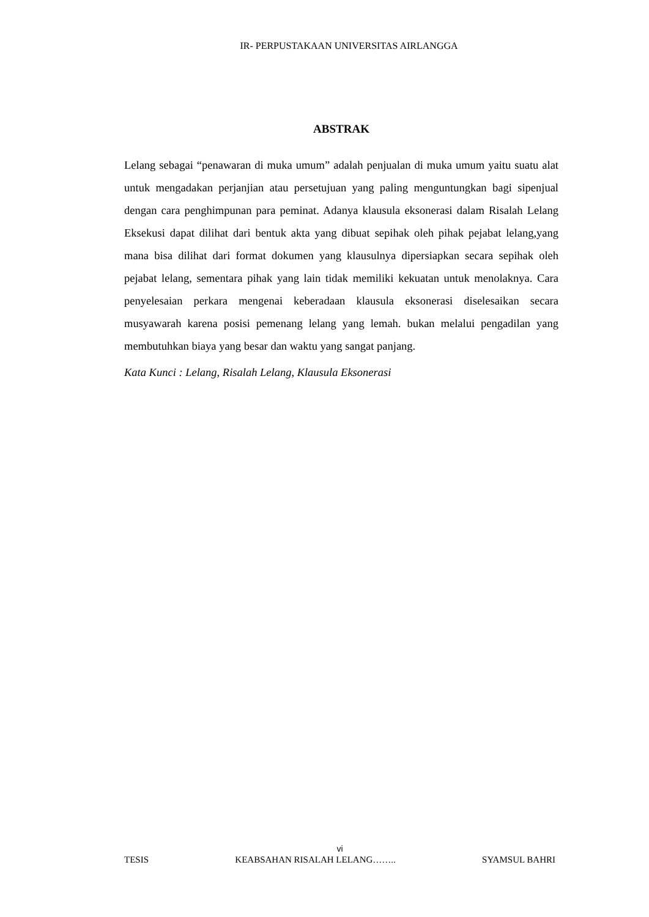IR- PERPUSTAKAAN UNIVERSITAS AIRLANGGA
ABSTRAK
Lelang sebagai “penawaran di muka umum” adalah penjualan di muka umum yaitu suatu alat untuk mengadakan perjanjian atau persetujuan yang paling menguntungkan bagi sipenjual dengan cara penghimpunan para peminat. Adanya klausula eksonerasi dalam Risalah Lelang Eksekusi dapat dilihat dari bentuk akta yang dibuat sepihak oleh pihak pejabat lelang,yang mana bisa dilihat dari format dokumen yang klausulnya dipersiapkan secara sepihak oleh pejabat lelang, sementara pihak yang lain tidak memiliki kekuatan untuk menolaknya. Cara penyelesaian perkara mengenai keberadaan klausula eksonerasi diselesaikan secara musyawarah karena posisi pemenang lelang yang lemah. bukan melalui pengadilan yang membutuhkan biaya yang besar dan waktu yang sangat panjang.
Kata Kunci : Lelang, Risalah Lelang, Klausula Eksonerasi
vi
TESIS KEABSAHAN RISALAH LELANG…….. SYAMSUL BAHRI